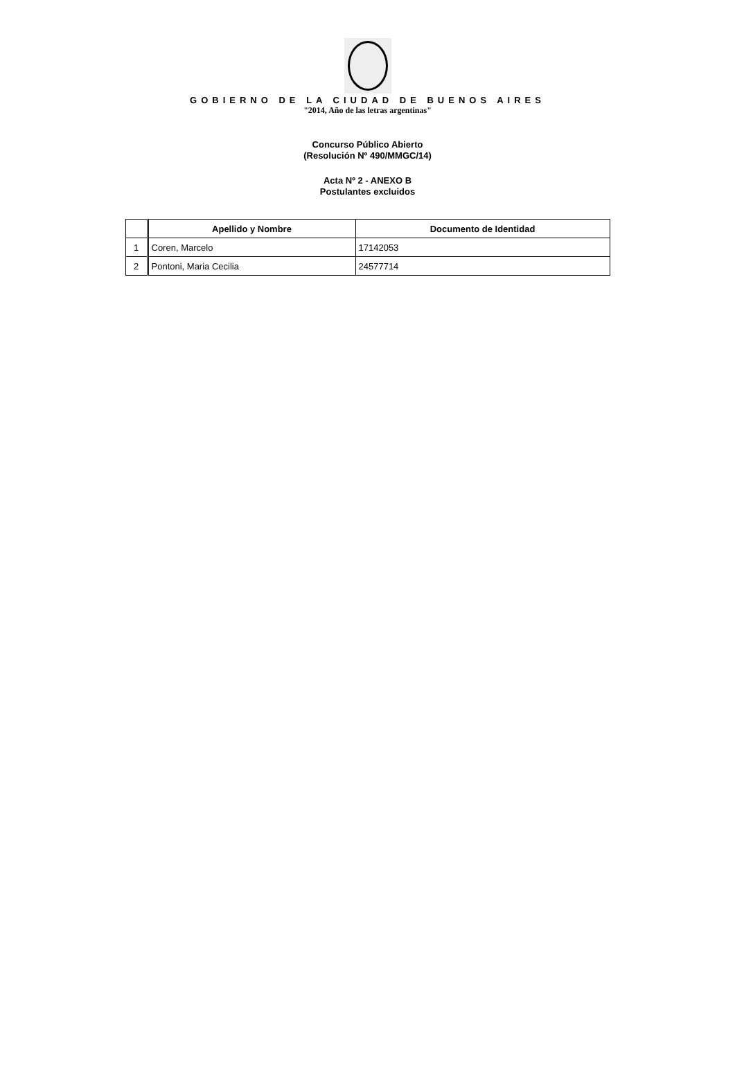GOBIERNO DE LA CIUDAD DE BUENOS AIRES
"2014, Año de las letras argentinas"
Concurso Público Abierto
(Resolución Nº 490/MMGC/14)
Acta Nº 2 - ANEXO B
Postulantes excluidos
| | Apellido y Nombre | Documento de Identidad |
| --- | --- | --- |
| 1 | Coren, Marcelo | 17142053 |
| 2 | Pontoni, Maria Cecilia | 24577714 |